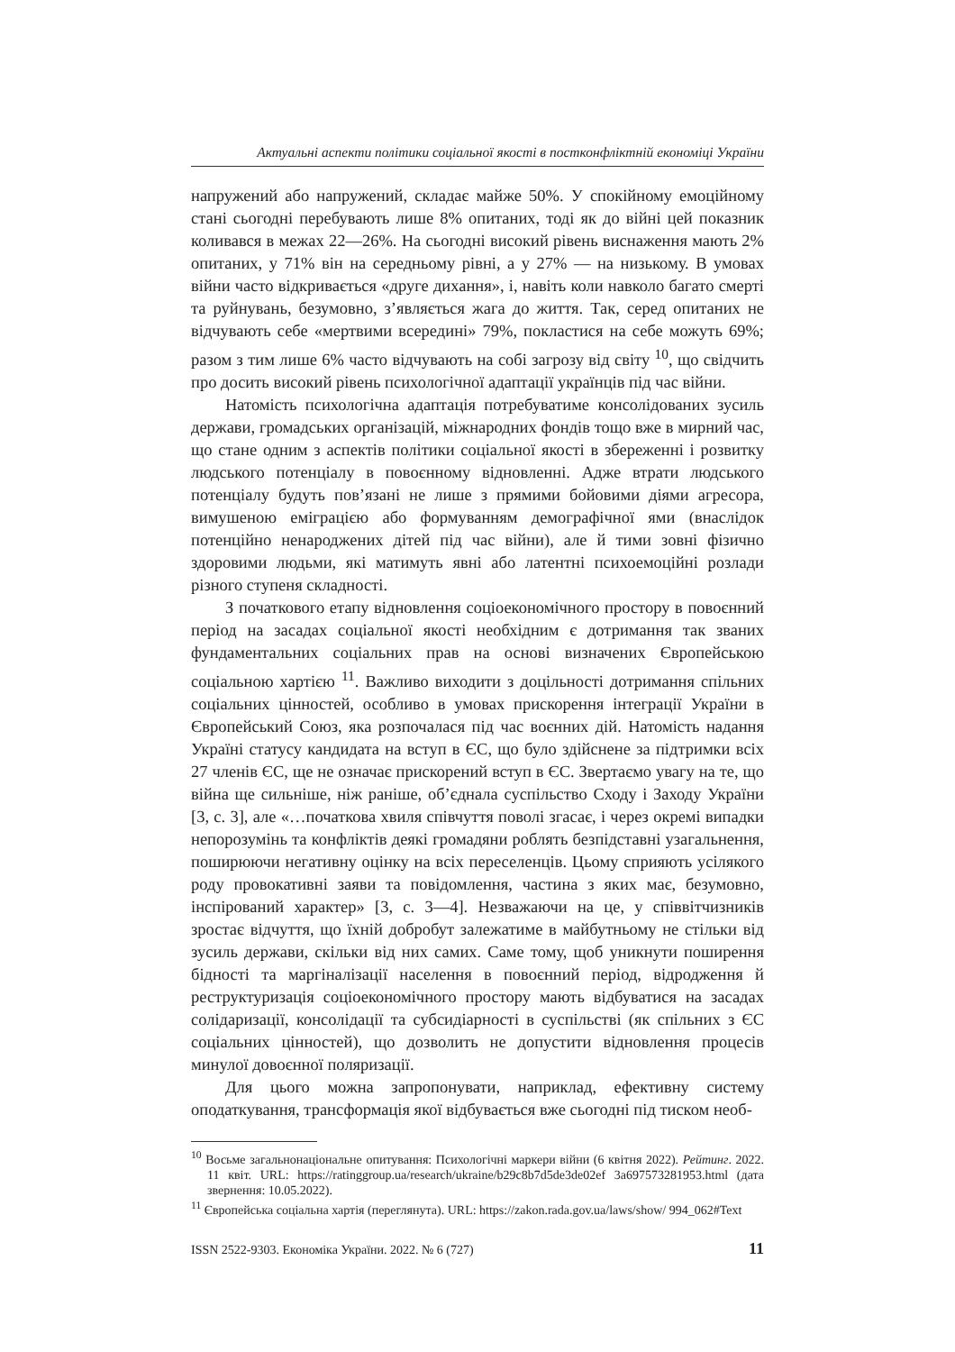Актуальні аспекти політики соціальної якості в постконфліктній економіці України
напружений або напружений, складає майже 50%. У спокійному емоційному стані сьогодні перебувають лише 8% опитаних, тоді як до війні цей показник коливався в межах 22—26%. На сьогодні високий рівень виснаження мають 2% опитаних, у 71% він на середньому рівні, а у 27% — на низькому. В умовах війни часто відкривається «друге дихання», і, навіть коли навколо багато смерті та руйнувань, безумовно, з’являється жага до життя. Так, серед опитаних не відчувають себе «мертвими всередині» 79%, покластися на себе можуть 69%; разом з тим лише 6% часто відчувають на собі загрозу від світу <sup>10</sup>, що свідчить про досить високий рівень психологічної адаптації українців під час війни.
Натомість психологічна адаптація потребуватиме консолідованих зусиль держави, громадських організацій, міжнародних фондів тощо вже в мирний час, що стане одним з аспектів політики соціальної якості в збереженні і розвитку людського потенціалу в повоєнному відновленні. Адже втрати людського потенціалу будуть пов’язані не лише з прямими бойовими діями агресора, вимушеною еміграцією або формуванням демографічної ями (внаслідок потенційно ненароджених дітей під час війни), але й тими зовні фізично здоровими людьми, які матимуть явні або латентні психоемоційні розлади різного ступеня складності.
З початкового етапу відновлення соціоекономічного простору в повоєнний період на засадах соціальної якості необхідним є дотримання так званих фундаментальних соціальних прав на основі визначених Європейською соціальною хартією <sup>11</sup>. Важливо виходити з доцільності дотримання спільних соціальних цінностей, особливо в умовах прискорення інтеграції України в Європейський Союз, яка розпочалася під час воєнних дій. Натомість надання Україні статусу кандидата на вступ в ЄС, що було здійснене за підтримки всіх 27 членів ЄС, ще не означає прискорений вступ в ЄС. Звертаємо увагу на те, що війна ще сильніше, ніж раніше, об’єднала суспільство Сходу і Заходу України [3, с. 3], але «…початкова хвиля співчуття поволі згасає, і через окремі випадки непорозумінь та конфліктів деякі громадяни роблять безпідставні узагальнення, поширюючи негативну оцінку на всіх переселенців. Цьому сприяють усілякого роду провокативні заяви та повідомлення, частина з яких має, безумовно, інспірований характер» [3, с. 3—4]. Незважаючи на це, у співвітчизників зростає відчуття, що їхній добробут залежатиме в майбутньому не стільки від зусиль держави, скільки від них самих. Саме тому, щоб уникнути поширення бідності та маргіналізації населення в повоєнний період, відродження й реструктуризація соціоекономічного простору мають відбуватися на засадах солідаризації, консолідації та субсидіарності в суспільстві (як спільних з ЄС соціальних цінностей), що дозволить не допустити відновлення процесів минулої довоєнної поляризації.
Для цього можна запропонувати, наприклад, ефективну систему оподаткування, трансформація якої відбувається вже сьогодні під тиском необ-
<sup>10</sup> Восьме загальнонаціональне опитування: Психологічні маркери війни (6 квітня 2022). Рейтинг. 2022. 11 квіт. URL: https://ratinggroup.ua/research/ukraine/b29c8b7d5de3de02ef 3a697573281953.html (дата звернення: 10.05.2022).
<sup>11</sup> Європейська соціальна хартія (переглянута). URL: https://zakon.rada.gov.ua/laws/show/ 994_062#Text
ISSN 2522-9303. Економіка України. 2022. № 6 (727) 11